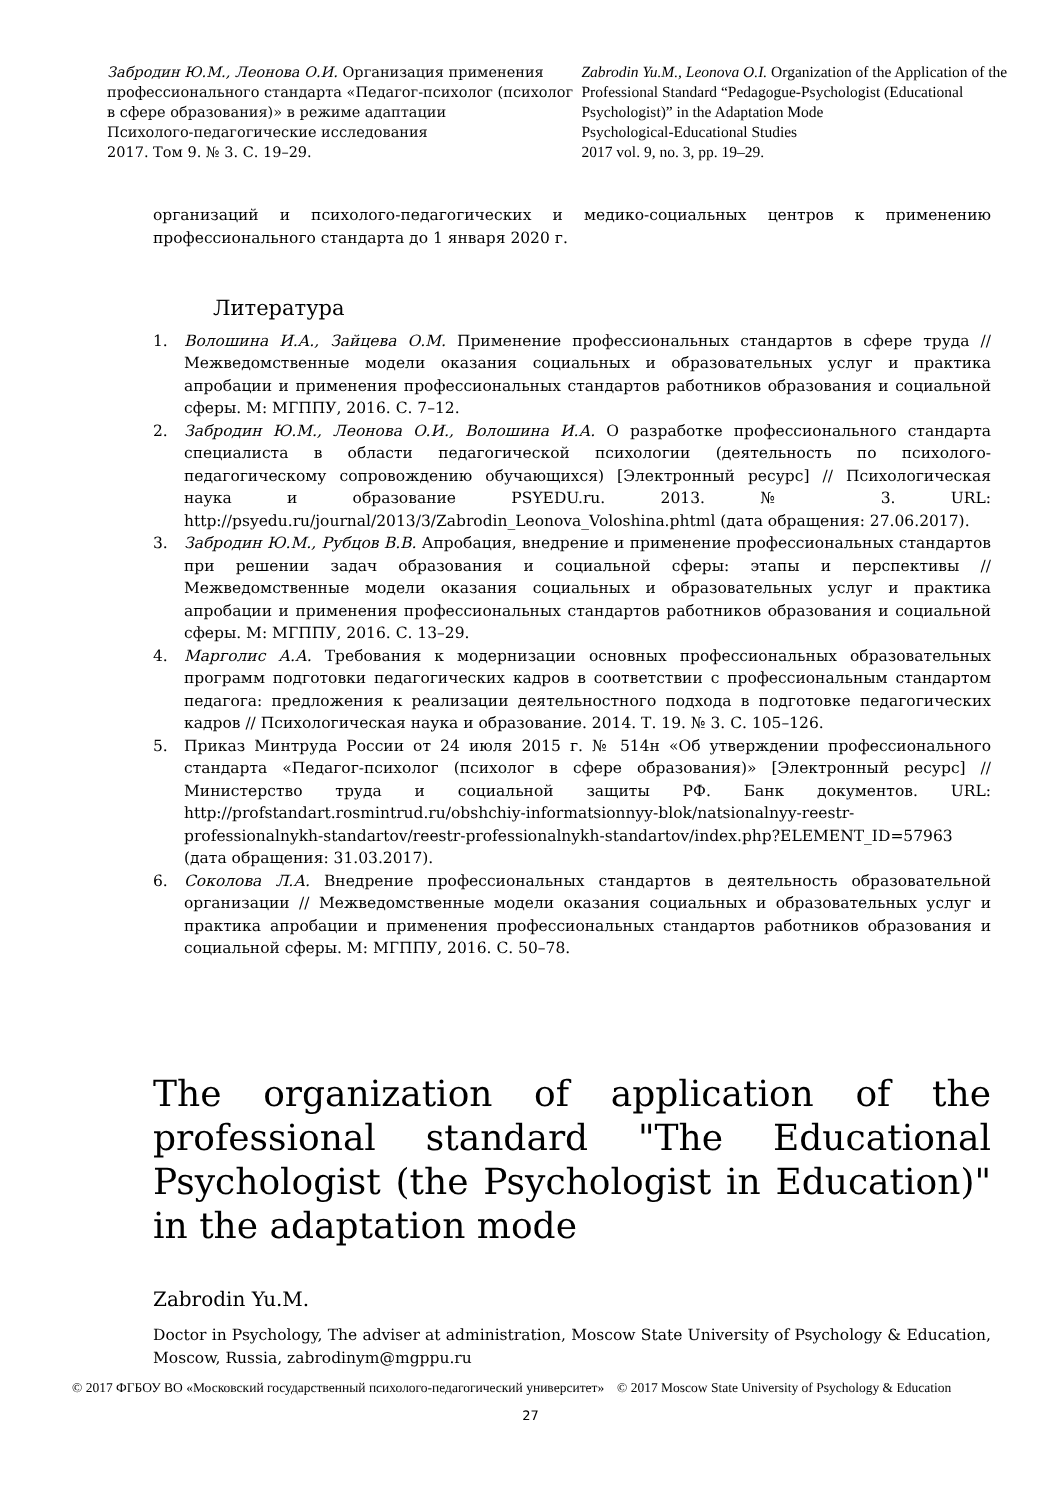Забродин Ю.М., Леонова О.И. Организация применения профессионального стандарта «Педагог-психолог (психолог в сфере образования)» в режиме адаптации
Психолого-педагогические исследования
2017. Том 9. № 3. С. 19–29.
Zabrodin Yu.M., Leonova O.I. Organization of the Application of the Professional Standard “Pedagogue-Psychologist (Educational Psychologist)” in the Adaptation Mode
Psychological-Educational Studies
2017 vol. 9, no. 3, pp. 19–29.
организаций и психолого-педагогических и медико-социальных центров к применению профессионального стандарта до 1 января 2020 г.
Литература
1. Волошина И.А., Зайцева О.М. Применение профессиональных стандартов в сфере труда // Межведомственные модели оказания социальных и образовательных услуг и практика апробации и применения профессиональных стандартов работников образования и социальной сферы. М: МГППУ, 2016. С. 7–12.
2. Забродин Ю.М., Леонова О.И., Волошина И.А. О разработке профессионального стандарта специалиста в области педагогической психологии (деятельность по психолого-педагогическому сопровождению обучающихся) [Электронный ресурс] // Психологическая наука и образование PSYEDU.ru. 2013. № 3. URL: http://psyedu.ru/journal/2013/3/Zabrodin_Leonova_Voloshina.phtml (дата обращения: 27.06.2017).
3. Забродин Ю.М., Рубцов В.В. Апробация, внедрение и применение профессиональных стандартов при решении задач образования и социальной сферы: этапы и перспективы // Межведомственные модели оказания социальных и образовательных услуг и практика апробации и применения профессиональных стандартов работников образования и социальной сферы. М: МГППУ, 2016. С. 13–29.
4. Марголис А.А. Требования к модернизации основных профессиональных образовательных программ подготовки педагогических кадров в соответствии с профессиональным стандартом педагога: предложения к реализации деятельностного подхода в подготовке педагогических кадров // Психологическая наука и образование. 2014. Т. 19. № 3. С. 105–126.
5. Приказ Минтруда России от 24 июля 2015 г. № 514н «Об утверждении профессионального стандарта «Педагог-психолог (психолог в сфере образования)» [Электронный ресурс] // Министерство труда и социальной защиты РФ. Банк документов. URL: http://profstandart.rosmintrud.ru/obshchiy-informatsionnyy-blok/natsionalnyy-reestr-professionalnykh-standartov/reestr-professionalnykh-standartov/index.php?ELEMENT_ID=57963 (дата обращения: 31.03.2017).
6. Соколова Л.А. Внедрение профессиональных стандартов в деятельность образовательной организации // Межведомственные модели оказания социальных и образовательных услуг и практика апробации и применения профессиональных стандартов работников образования и социальной сферы. М: МГППУ, 2016. С. 50–78.
The organization of application of the professional standard "The Educational Psychologist (the Psychologist in Education)" in the adaptation mode
Zabrodin Yu.M.
Doctor in Psychology, The adviser at administration, Moscow State University of Psychology & Education, Moscow, Russia, zabrodinym@mgppu.ru
© 2017 ФГБОУ ВО «Московский государственный психолого-педагогический университет»
© 2017 Moscow State University of Psychology & Education
27